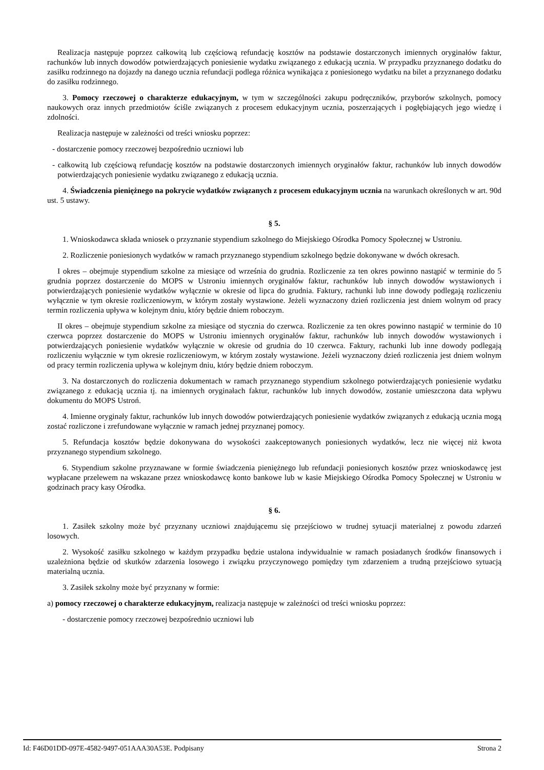Realizacja następuje poprzez całkowitą lub częściową refundację kosztów na podstawie dostarczonych imiennych oryginałów faktur, rachunków lub innych dowodów potwierdzających poniesienie wydatku związanego z edukacją ucznia. W przypadku przyznanego dodatku do zasiłku rodzinnego na dojazdy na danego ucznia refundacji podlega różnica wynikająca z poniesionego wydatku na bilet a przyznanego dodatku do zasiłku rodzinnego.
3. Pomocy rzeczowej o charakterze edukacyjnym, w tym w szczególności zakupu podręczników, przyborów szkolnych, pomocy naukowych oraz innych przedmiotów ściśle związanych z procesem edukacyjnym ucznia, poszerzających i pogłębiających jego wiedzę i zdolności.
Realizacja następuje w zależności od treści wniosku poprzez:
- dostarczenie pomocy rzeczowej bezpośrednio uczniowi lub
- całkowitą lub częściową refundację kosztów na podstawie dostarczonych imiennych oryginałów faktur, rachunków lub innych dowodów potwierdzających poniesienie wydatku związanego z edukacją ucznia.
4. Świadczenia pieniężnego na pokrycie wydatków związanych z procesem edukacyjnym ucznia na warunkach określonych w art. 90d ust. 5 ustawy.
§ 5.
1. Wnioskodawca składa wniosek o przyznanie stypendium szkolnego do Miejskiego Ośrodka Pomocy Społecznej w Ustroniu.
2. Rozliczenie poniesionych wydatków w ramach przyznanego stypendium szkolnego będzie dokonywane w dwóch okresach.
I okres – obejmuje stypendium szkolne za miesiące od września do grudnia. Rozliczenie za ten okres powinno nastąpić w terminie do 5 grudnia poprzez dostarczenie do MOPS w Ustroniu imiennych oryginałów faktur, rachunków lub innych dowodów wystawionych i potwierdzających poniesienie wydatków wyłącznie w okresie od lipca do grudnia. Faktury, rachunki lub inne dowody podlegają rozliczeniu wyłącznie w tym okresie rozliczeniowym, w którym zostały wystawione. Jeżeli wyznaczony dzień rozliczenia jest dniem wolnym od pracy termin rozliczenia upływa w kolejnym dniu, który będzie dniem roboczym.
II okres – obejmuje stypendium szkolne za miesiące od stycznia do czerwca. Rozliczenie za ten okres powinno nastąpić w terminie do 10 czerwca poprzez dostarczenie do MOPS w Ustroniu imiennych oryginałów faktur, rachunków lub innych dowodów wystawionych i potwierdzających poniesienie wydatków wyłącznie w okresie od grudnia do 10 czerwca. Faktury, rachunki lub inne dowody podlegają rozliczeniu wyłącznie w tym okresie rozliczeniowym, w którym zostały wystawione. Jeżeli wyznaczony dzień rozliczenia jest dniem wolnym od pracy termin rozliczenia upływa w kolejnym dniu, który będzie dniem roboczym.
3. Na dostarczonych do rozliczenia dokumentach w ramach przyznanego stypendium szkolnego potwierdzających poniesienie wydatku związanego z edukacją ucznia tj. na imiennych oryginałach faktur, rachunków lub innych dowodów, zostanie umieszczona data wpływu dokumentu do MOPS Ustroń.
4. Imienne oryginały faktur, rachunków lub innych dowodów potwierdzających poniesienie wydatków związanych z edukacją ucznia mogą zostać rozliczone i zrefundowane wyłącznie w ramach jednej przyznanej pomocy.
5. Refundacja kosztów będzie dokonywana do wysokości zaakceptowanych poniesionych wydatków, lecz nie więcej niż kwota przyznanego stypendium szkolnego.
6. Stypendium szkolne przyznawane w formie świadczenia pieniężnego lub refundacji poniesionych kosztów przez wnioskodawcę jest wypłacane przelewem na wskazane przez wnioskodawcę konto bankowe lub w kasie Miejskiego Ośrodka Pomocy Społecznej w Ustroniu w godzinach pracy kasy Ośrodka.
§ 6.
1. Zasiłek szkolny może być przyznany uczniowi znajdującemu się przejściowo w trudnej sytuacji materialnej z powodu zdarzeń losowych.
2. Wysokość zasiłku szkolnego w każdym przypadku będzie ustalona indywidualnie w ramach posiadanych środków finansowych i uzależniona będzie od skutków zdarzenia losowego i związku przyczynowego pomiędzy tym zdarzeniem a trudną przejściowo sytuacją materialną ucznia.
3. Zasiłek szkolny może być przyznany w formie:
a) pomocy rzeczowej o charakterze edukacyjnym, realizacja następuje w zależności od treści wniosku poprzez:
- dostarczenie pomocy rzeczowej bezpośrednio uczniowi lub
Id: F46D01DD-097E-4582-9497-051AAA30A53E. Podpisany Strona 2